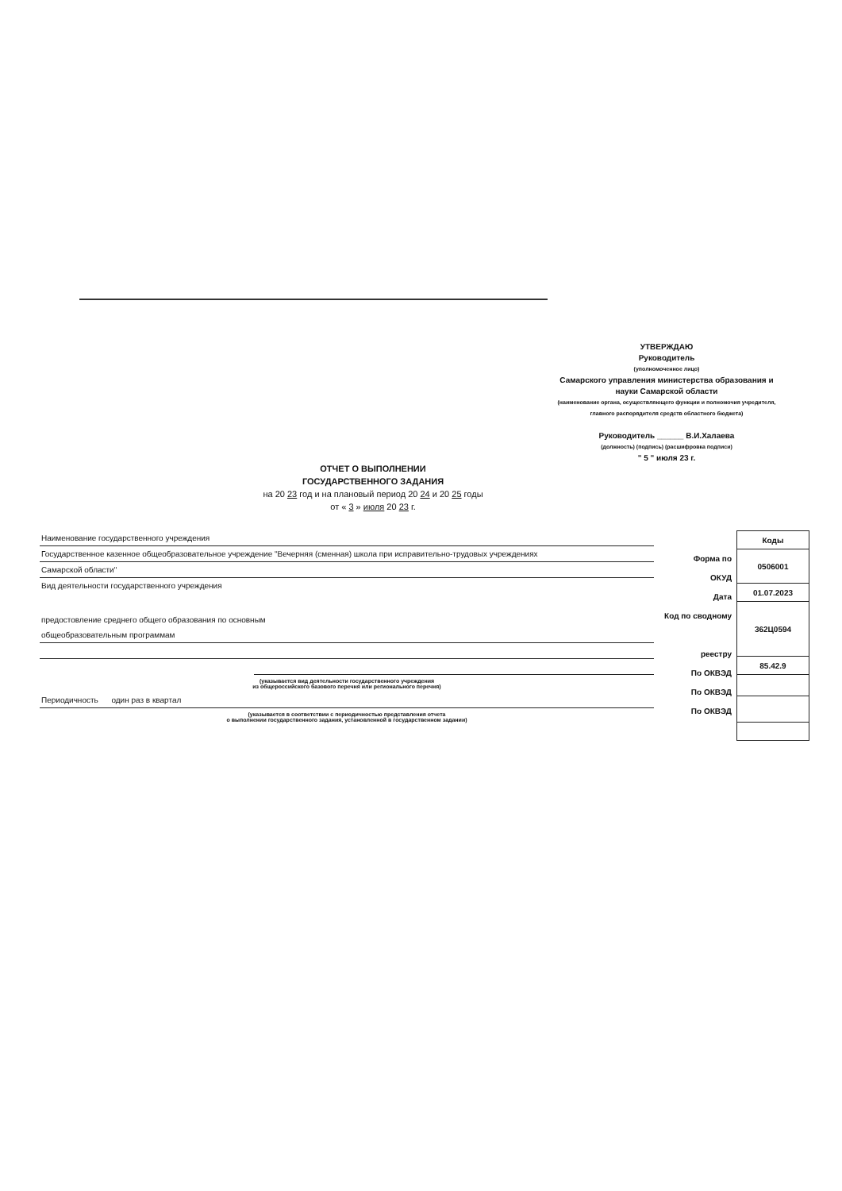УТВЕРЖДАЮ
Руководитель
(уполномоченное лицо)
Самарского управления министерства образования и науки Самарской области
(наименование органа, осуществляющего функции и полномочия учредителя, главного распорядителя средств областного бюджета)
Руководитель ______ В.И.Халаева
(должность) (подпись) (расшифровка подписи)
" 5 " июля 23 г.
ОТЧЕТ О ВЫПОЛНЕНИИ
ГОСУДАРСТВЕННОГО ЗАДАНИЯ
на 20 23 год и на плановый период 20 24 и 20 25 годы
от « 3 » июля 20 23 г.
Наименование государственного учреждения
Государственное казенное общеобразовательное учреждение "Вечерняя (сменная) школа при исправительно-трудовых учреждениях
Самарской области"
Вид деятельности государственного учреждения
предостовление среднего общего образования по основным
общеобразовательным программам
(указывается вид деятельности государственного учреждения
из общероссийского базового перечня или регионального перечня)
Периодичность один раз в квартал
(указывается в соответствии с периодичностью представления отчета
о выполнении государственного задания, установленной в государственном задании)
Форма по
ОКУД
Дата
Код по сводному
реестру
По ОКВЭД
По ОКВЭД
По ОКВЭД
| Коды |
| --- |
| 0506001 |
| 01.07.2023 |
| 362Ц0594 |
| 85.42.9 |